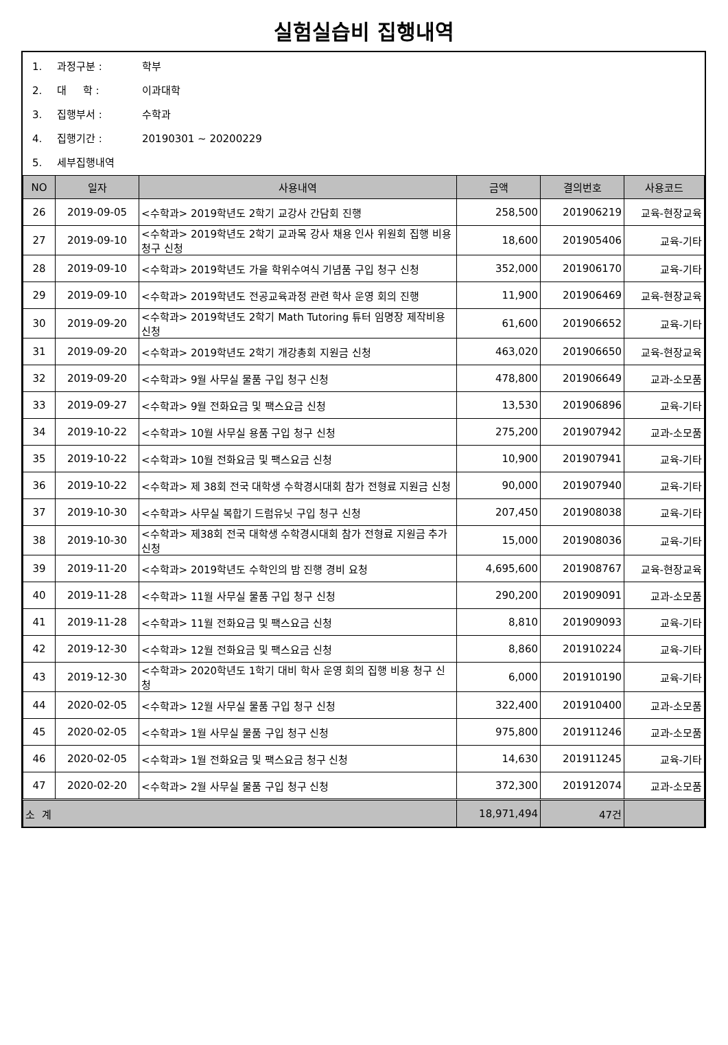실험실습비 집행내역
1. 과정구분 : 학부
2. 대 학 : 이과대학
3. 집행부서 : 수학과
4. 집행기간 : 20190301 ~ 20200229
5. 세부집행내역
| NO | 일자 | 사용내역 | 금액 | 결의번호 | 사용코드 |
| --- | --- | --- | --- | --- | --- |
| 26 | 2019-09-05 | <수학과> 2019학년도 2학기 교강사 간담회 진행 | 258,500 | 201906219 | 교육-현장교육 |
| 27 | 2019-09-10 | <수학과> 2019학년도 2학기 교과목 강사 채용 인사 위원회 집행 비용 청구 신청 | 18,600 | 201905406 | 교육-기타 |
| 28 | 2019-09-10 | <수학과> 2019학년도 가을 학위수여식 기념품 구입 청구 신청 | 352,000 | 201906170 | 교육-기타 |
| 29 | 2019-09-10 | <수학과> 2019학년도 전공교육과정 관련 학사 운영 회의 진행 | 11,900 | 201906469 | 교육-현장교육 |
| 30 | 2019-09-20 | <수학과> 2019학년도 2학기 Math Tutoring 튜터 임명장 제작비용 신청 | 61,600 | 201906652 | 교육-기타 |
| 31 | 2019-09-20 | <수학과> 2019학년도 2학기 개강총회 지원금 신청 | 463,020 | 201906650 | 교육-현장교육 |
| 32 | 2019-09-20 | <수학과> 9월 사무실 물품 구입 청구 신청 | 478,800 | 201906649 | 교과-소모품 |
| 33 | 2019-09-27 | <수학과> 9월 전화요금 및 팩스요금 신청 | 13,530 | 201906896 | 교육-기타 |
| 34 | 2019-10-22 | <수학과> 10월 사무실 용품 구입 청구 신청 | 275,200 | 201907942 | 교과-소모품 |
| 35 | 2019-10-22 | <수학과> 10월 전화요금 및 팩스요금 신청 | 10,900 | 201907941 | 교육-기타 |
| 36 | 2019-10-22 | <수학과> 제 38회 전국 대학생 수학경시대회 참가 전형료 지원금 신청 | 90,000 | 201907940 | 교육-기타 |
| 37 | 2019-10-30 | <수학과> 사무실 복합기 드럼유닛 구입 청구 신청 | 207,450 | 201908038 | 교육-기타 |
| 38 | 2019-10-30 | <수학과> 제38회 전국 대학생 수학경시대회 참가 전형료 지원금 추가 신청 | 15,000 | 201908036 | 교육-기타 |
| 39 | 2019-11-20 | <수학과> 2019학년도 수학인의 밤 진행 경비 요청 | 4,695,600 | 201908767 | 교육-현장교육 |
| 40 | 2019-11-28 | <수학과> 11월 사무실 물품 구입 청구 신청 | 290,200 | 201909091 | 교과-소모품 |
| 41 | 2019-11-28 | <수학과> 11월 전화요금 및 팩스요금 신청 | 8,810 | 201909093 | 교육-기타 |
| 42 | 2019-12-30 | <수학과> 12월 전화요금 및 팩스요금 신청 | 8,860 | 201910224 | 교육-기타 |
| 43 | 2019-12-30 | <수학과> 2020학년도 1학기 대비 학사 운영 회의 집행 비용 청구 신청 | 6,000 | 201910190 | 교육-기타 |
| 44 | 2020-02-05 | <수학과> 12월 사무실 물품 구입 청구 신청 | 322,400 | 201910400 | 교과-소모품 |
| 45 | 2020-02-05 | <수학과> 1월 사무실 물품 구입 청구 신청 | 975,800 | 201911246 | 교과-소모품 |
| 46 | 2020-02-05 | <수학과> 1월 전화요금 및 팩스요금 청구 신청 | 14,630 | 201911245 | 교육-기타 |
| 47 | 2020-02-20 | <수학과> 2월 사무실 물품 구입 청구 신청 | 372,300 | 201912074 | 교과-소모품 |
| 소 계 | | | 18,971,494 | 47건 | |